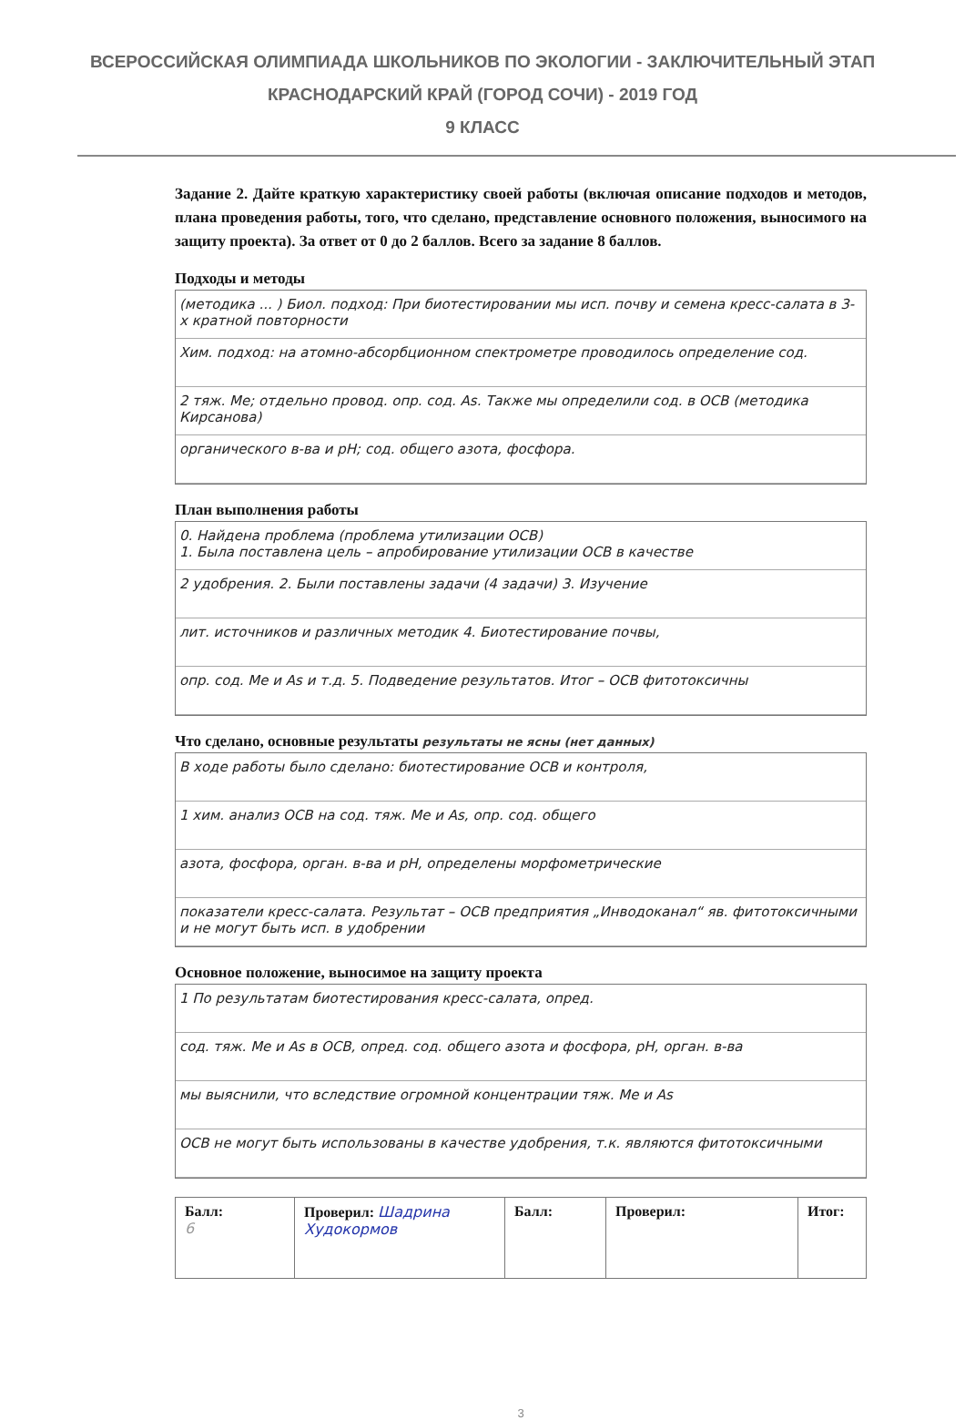ВСЕРОССИЙСКАЯ ОЛИМПИАДА ШКОЛЬНИКОВ ПО ЭКОЛОГИИ - ЗАКЛЮЧИТЕЛЬНЫЙ ЭТАП
КРАСНОДАРСКИЙ КРАЙ (ГОРОД СОЧИ) - 2019 ГОД
9 КЛАСС
Задание 2. Дайте краткую характеристику своей работы (включая описание подходов и методов, плана проведения работы, того, что сделано, представление основного положения, выносимого на защиту проекта). За ответ от 0 до 2 баллов. Всего за задание 8 баллов.
Подходы и методы
(методика ... ) Биол. подход: При биотестировании мы исп. почву и семена кресс-салата в 3-х кратной повторности
Хим. подход: на атомно-абсорбционном спектрометре проводилось определение сод.
2 тяж. Ме; отдельно провод. опр. сод. As. Также мы определили сод. в ОСВ (методика Кирсанова)
органического в-ва и pH; сод. общего азота, фосфора.
План выполнения работы
0. Найдена проблема (проблема утилизации ОСВ)
1. Была поставлена цель – апробирование утилизации ОСВ в качестве
2 удобрения. 2. Были поставлены задачи (4 задачи) 3. Изучение
лит. источников и различных методик 4. Биотестирование почвы,
опр. сод. Ме и As и т.д. 5. Подведение результатов. Итог – ОСВ фитотоксичны
Что сделано, основные результаты результаты не ясны (нет данных)
В ходе работы было сделано: биотестирование ОСВ и контроля,
1 хим. анализ ОСВ на сод. тяж. Ме и As, опр. сод. общего
азота, фосфора, орган. в-ва и pH, определены морфометрические
показатели кресс-салата. Результат – ОСВ предприятия „Инводоканал“ яв. фитотоксичными и не могут быть исп. в удобрении
Основное положение, выносимое на защиту проекта
1 По результатам биотестирования кресс-салата, опред.
сод. тяж. Ме и As в ОСВ, опред. сод. общего азота и фосфора, pH, орган. в-ва
мы выяснили, что вследствие огромной концентрации тяж. Ме и As
ОСВ не могут быть использованы в качестве удобрения, т.к. являются фитотоксичными
| Балл: 6 | Проверил: Шадрина Худокормов | Балл: | Проверил: | Итог: |
3